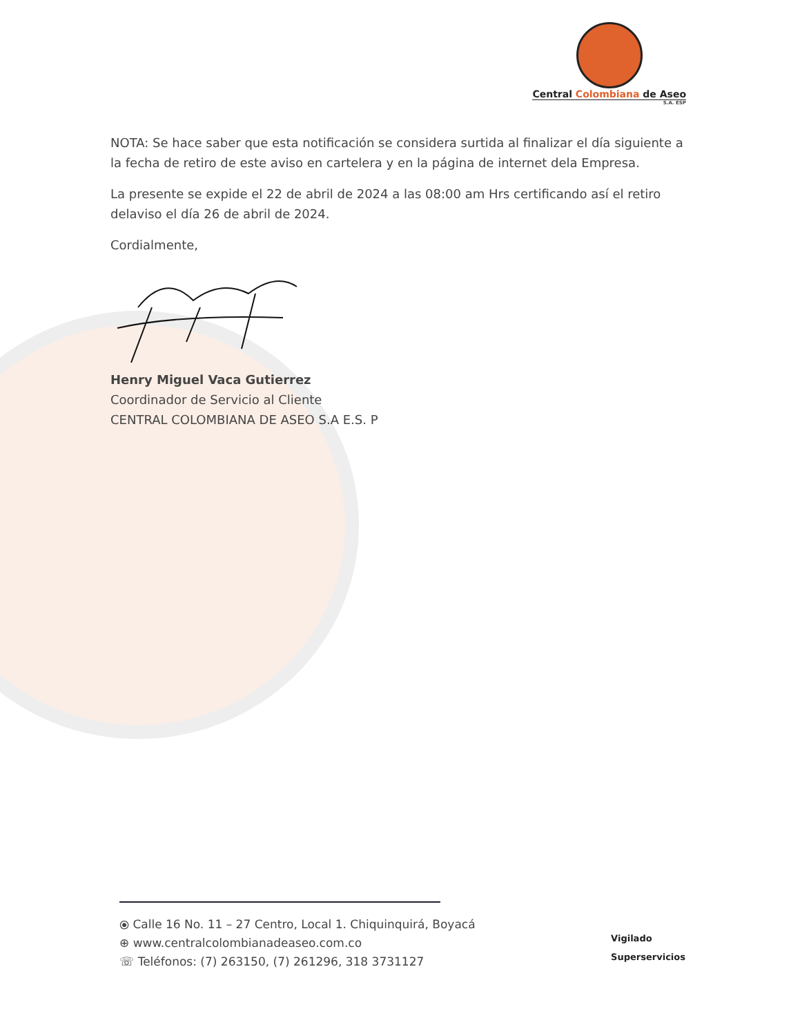Central Colombiana de Aseo
S.A. ESP
NOTA: Se hace saber que esta notificación se considera surtida al finalizar el día siguiente a la fecha de retiro de este aviso en cartelera y en la página de internet dela Empresa.
La presente se expide el 22 de abril de 2024 a las 08:00 am Hrs certificando así el retiro delaviso el día 26 de abril de 2024.
Cordialmente,
Henry Miguel Vaca Gutierrez
Coordinador de Servicio al Cliente
CENTRAL COLOMBIANA DE ASEO S.A E.S. P
⦿ Calle 16 No. 11 – 27 Centro, Local 1. Chiquinquirá, Boyacá
⊕ www.centralcolombianadeaseo.com.co
☏ Teléfonos: (7) 263150, (7) 261296, 318 3731127
Vigilado
Superservicios